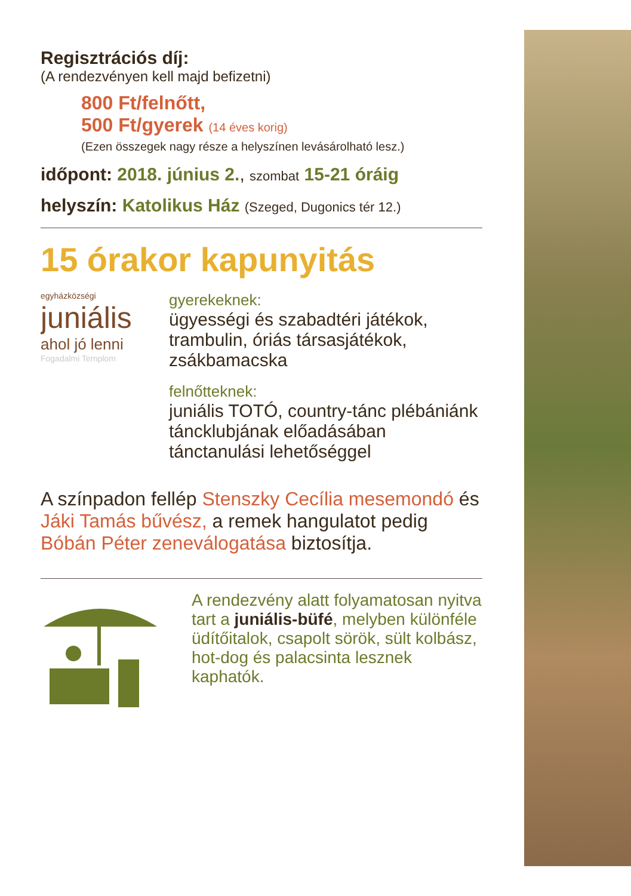Regisztrációs díj:
(A rendezvényen kell majd befizetni)
800 Ft/felnőtt,
500 Ft/gyerek (14 éves korig)
(Ezen összegek nagy része a helyszínen levásárolható lesz.)
időpont: 2018. június 2., szombat 15-21 óráig
helyszín: Katolikus Ház (Szeged, Dugonics tér 12.)
15 órakor kapunyitás
egyházközségi
juniális
ahol jó lenni
Fogadalmi Templom
gyerekeknek:
ügyességi és szabadtéri játékok, trambulin, óriás társasjátékok, zsákbamacska
felnőtteknek:
juniális TOTÓ, country-tánc plébániánk tánc­klubjának előadásában tánctanulási lehetőséggel
A színpadon fellép Stenszky Cecília mesemondó és Jáki Tamás bűvész, a remek hangulatot pedig Bóbán Péter zeneválogatása biztosítja.
A rendezvény alatt folyamatosan nyitva tart a juniális-büfé, melyben különféle üdítőitalok, csapolt sörök, sült kolbász, hot-dog és palacsinta lesznek kaphatók.